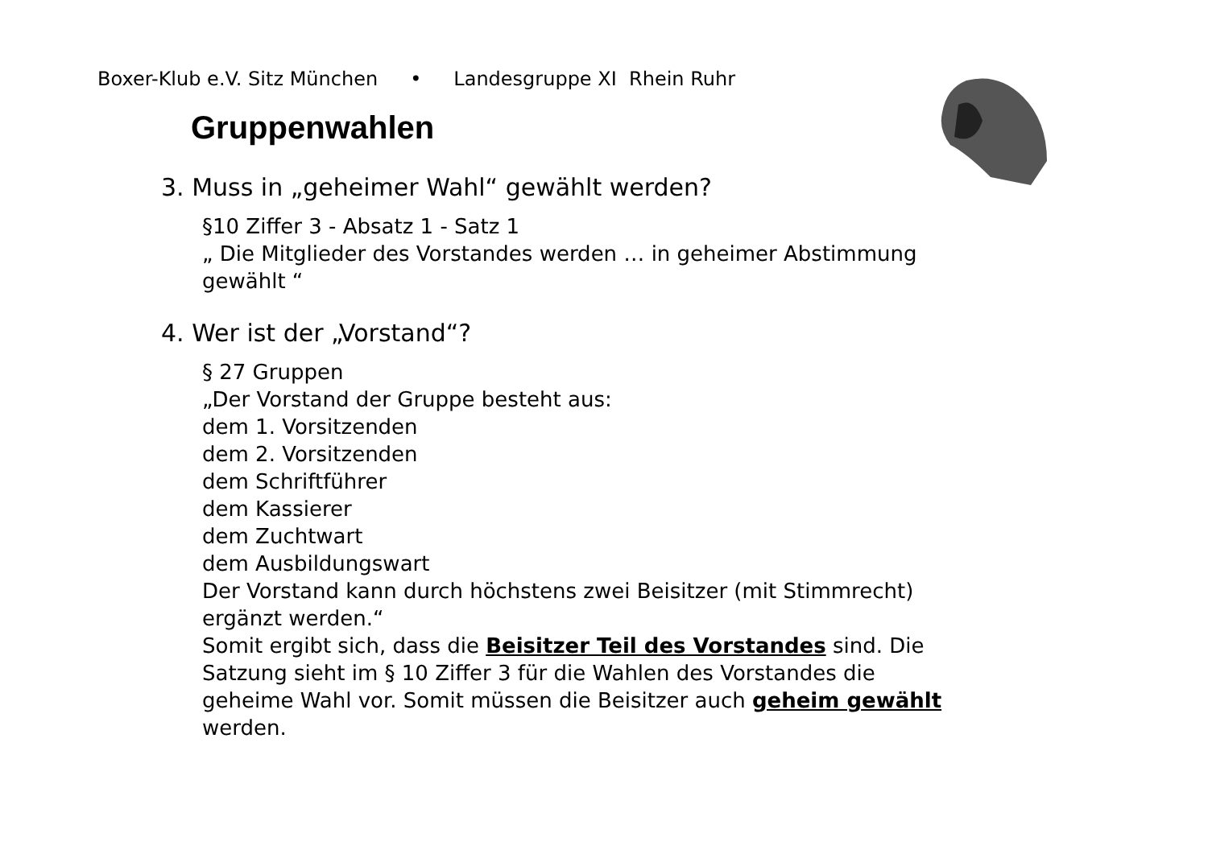Boxer-Klub e.V. Sitz München • Landesgruppe XI Rhein Ruhr
Gruppenwahlen
3. Muss in „geheimer Wahl“ gewählt werden?
§10 Ziffer 3 - Absatz 1 - Satz 1
„ Die Mitglieder des Vorstandes werden … in geheimer Abstimmung gewählt “
4. Wer ist der „Vorstand“?
§ 27 Gruppen
„Der Vorstand der Gruppe besteht aus:
dem 1. Vorsitzenden
dem 2. Vorsitzenden
dem Schriftführer
dem Kassierer
dem Zuchtwart
dem Ausbildungswart
Der Vorstand kann durch höchstens zwei Beisitzer (mit Stimmrecht) ergänzt werden.“
Somit ergibt sich, dass die Beisitzer Teil des Vorstandes sind. Die Satzung sieht im § 10 Ziffer 3 für die Wahlen des Vorstandes die geheime Wahl vor. Somit müssen die Beisitzer auch geheim gewählt werden.